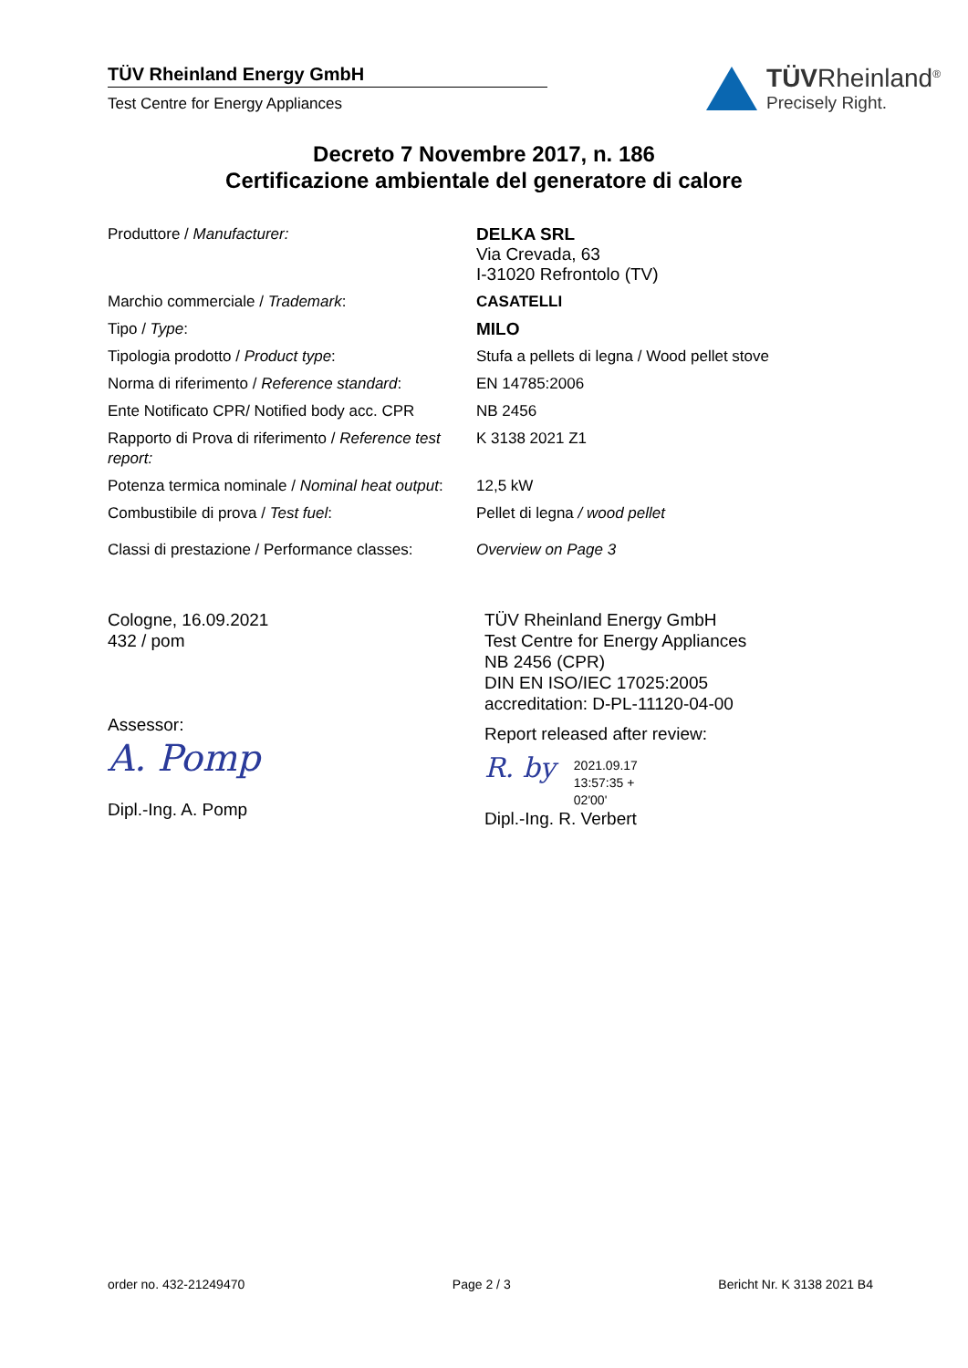TÜV Rheinland Energy GmbH
Test Centre for Energy Appliances
TÜVRheinland<sup>®</sup>
Precisely Right.
Decreto 7 Novembre 2017, n. 186
Certificazione ambientale del generatore di calore
| Produttore / Manufacturer: | DELKA SRL Via Crevada, 63 I-31020 Refrontolo (TV) |
| Marchio commerciale / Trademark : | CASATELLI |
| Tipo / Type : | MILO |
| Tipologia prodotto / Product type : | Stufa a pellets di legna / Wood pellet stove |
| Norma di riferimento / Reference standard : | EN 14785:2006 |
| Ente Notificato CPR/ Notified body acc. CPR | NB 2456 |
| Rapporto di Prova di riferimento / Reference test report: | K 3138 2021 Z1 |
| Potenza termica nominale / Nominal heat output : | 12,5 kW |
| Combustibile di prova / Test fuel : | Pellet di legna / wood pellet |
| Classi di prestazione / Performance classes: | Overview on Page 3 |
Cologne, 16.09.2021
432 / pom
Assessor:
A. Pomp
Dipl.-Ing. A. Pomp
TÜV Rheinland Energy GmbH
Test Centre for Energy Appliances
NB 2456 (CPR)
DIN EN ISO/IEC 17025:2005
accreditation: D-PL-11120-04-00
Report released after review:
R. by 2021.09.17
13:57:35 +
02'00'
Dipl.-Ing. R. Verbert
order no. 432-21249470 Page 2 / 3 Bericht Nr. K 3138 2021 B4